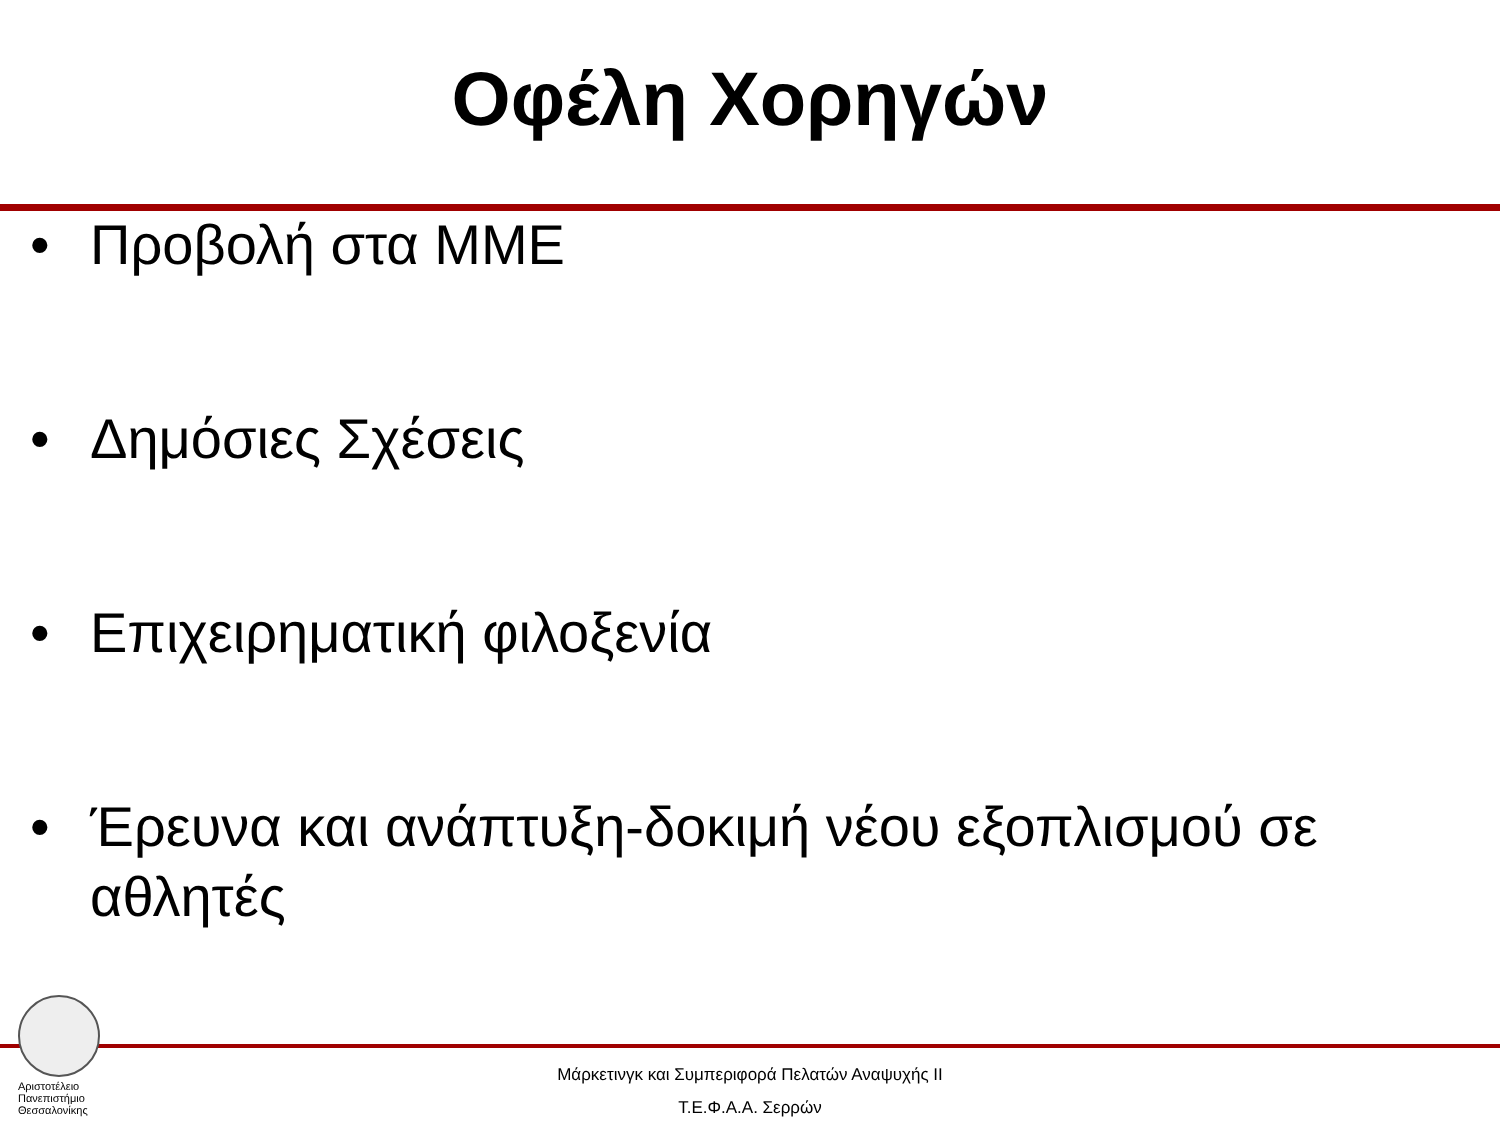Οφέλη Χορηγών
• Προβολή στα ΜΜΕ
• Δημόσιες Σχέσεις
• Επιχειρηματική φιλοξενία
• Έρευνα και ανάπτυξη-δοκιμή νέου εξοπλισμού σε αθλητές
Αριστοτέλειο
Πανεπιστήμιο
Θεσσαλονίκης
Μάρκετινγκ και Συμπεριφορά Πελατών Αναψυχής ΙΙ
Τ.Ε.Φ.Α.Α. Σερρών